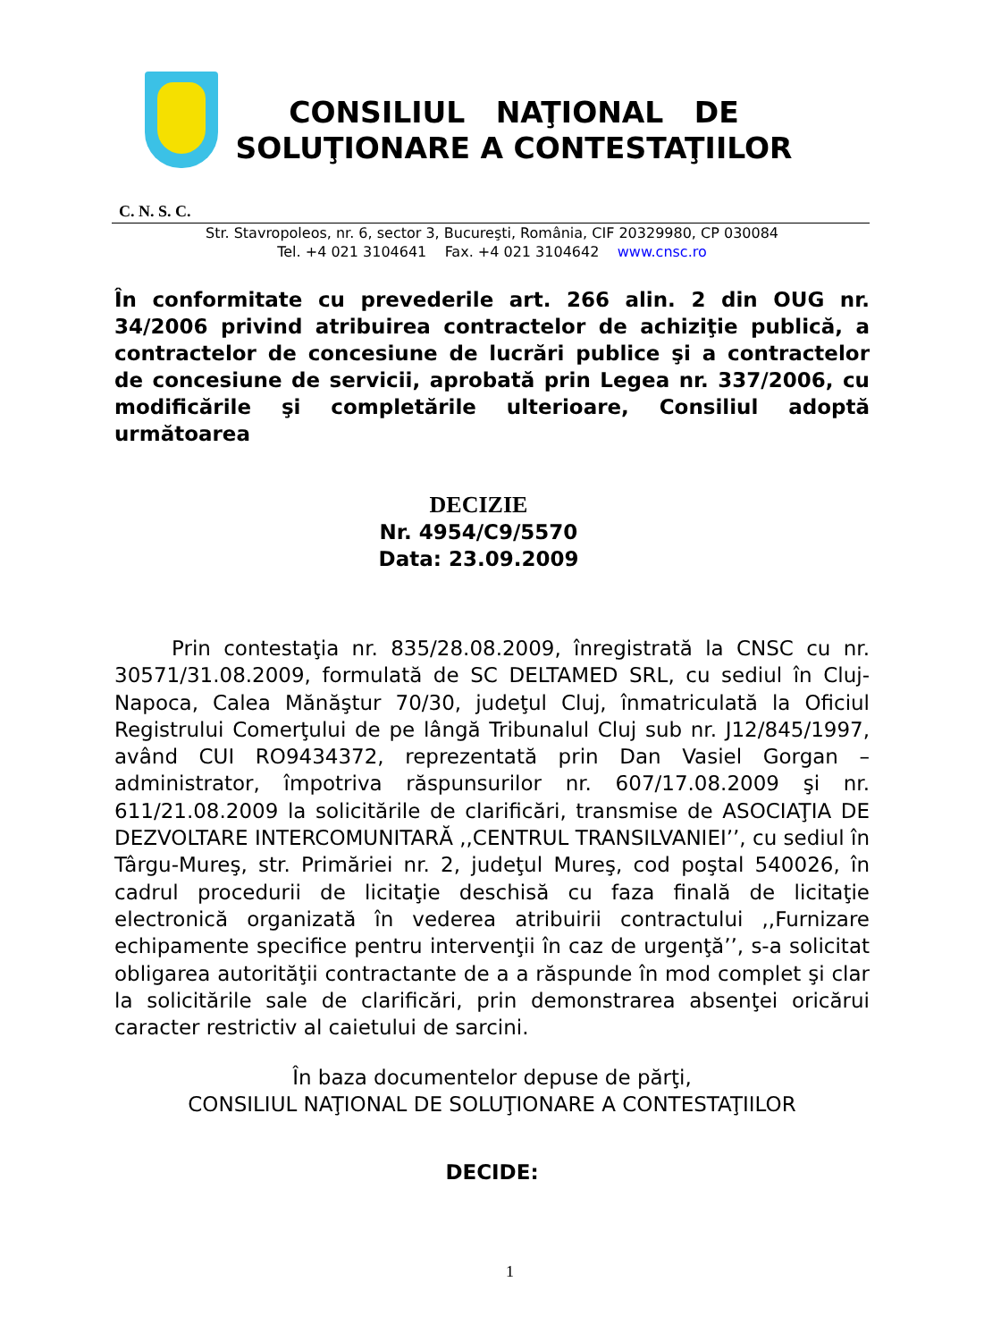CONSILIUL NAŢIONAL DE SOLUŢIONARE A CONTESTAŢIILOR
C. N. S. C.
Str. Stavropoleos, nr. 6, sector 3, Bucureşti, România, CIF 20329980, CP 030084
Tel. +4 021 3104641 Fax. +4 021 3104642 www.cnsc.ro
În conformitate cu prevederile art. 266 alin. 2 din OUG nr. 34/2006 privind atribuirea contractelor de achiziţie publică, a contractelor de concesiune de lucrări publice şi a contractelor de concesiune de servicii, aprobată prin Legea nr. 337/2006, cu modificările şi completările ulterioare, Consiliul adoptă următoarea
DECIZIE
Nr. 4954/C9/5570
Data: 23.09.2009
Prin contestaţia nr. 835/28.08.2009, înregistrată la CNSC cu nr. 30571/31.08.2009, formulată de SC DELTAMED SRL, cu sediul în Cluj-Napoca, Calea Mănăştur 70/30, judeţul Cluj, înmatriculată la Oficiul Registrului Comerţului de pe lângă Tribunalul Cluj sub nr. J12/845/1997, având CUI RO9434372, reprezentată prin Dan Vasiel Gorgan – administrator, împotriva răspunsurilor nr. 607/17.08.2009 şi nr. 611/21.08.2009 la solicitările de clarificări, transmise de ASOCIAŢIA DE DEZVOLTARE INTERCOMUNITARĂ ,,CENTRUL TRANSILVANIEI’’, cu sediul în Târgu-Mureş, str. Primăriei nr. 2, judeţul Mureş, cod poştal 540026, în cadrul procedurii de licitaţie deschisă cu faza finală de licitaţie electronică organizată în vederea atribuirii contractului ,,Furnizare echipamente specifice pentru intervenţii în caz de urgenţă’’, s-a solicitat obligarea autorităţii contractante de a a răspunde în mod complet şi clar la solicitările sale de clarificări, prin demonstrarea absenţei oricărui caracter restrictiv al caietului de sarcini.
În baza documentelor depuse de părţi,
CONSILIUL NAŢIONAL DE SOLUŢIONARE A CONTESTAŢIILOR
DECIDE:
1